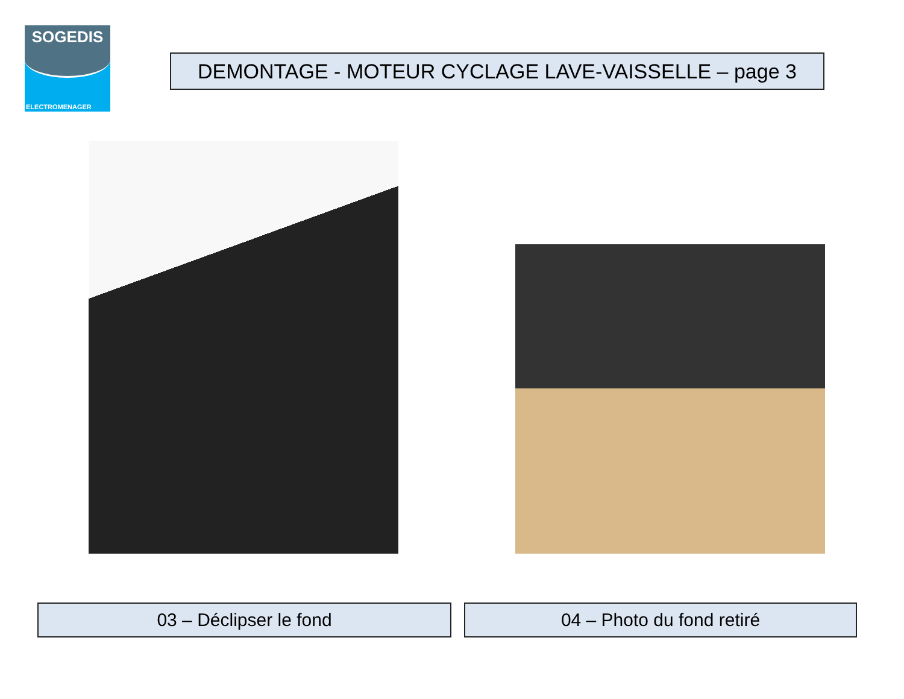SOGEDIS
ELECTROMENAGER
DEMONTAGE - MOTEUR CYCLAGE LAVE-VAISSELLE – page 3
03 – Déclipser le fond 04 – Photo du fond retiré